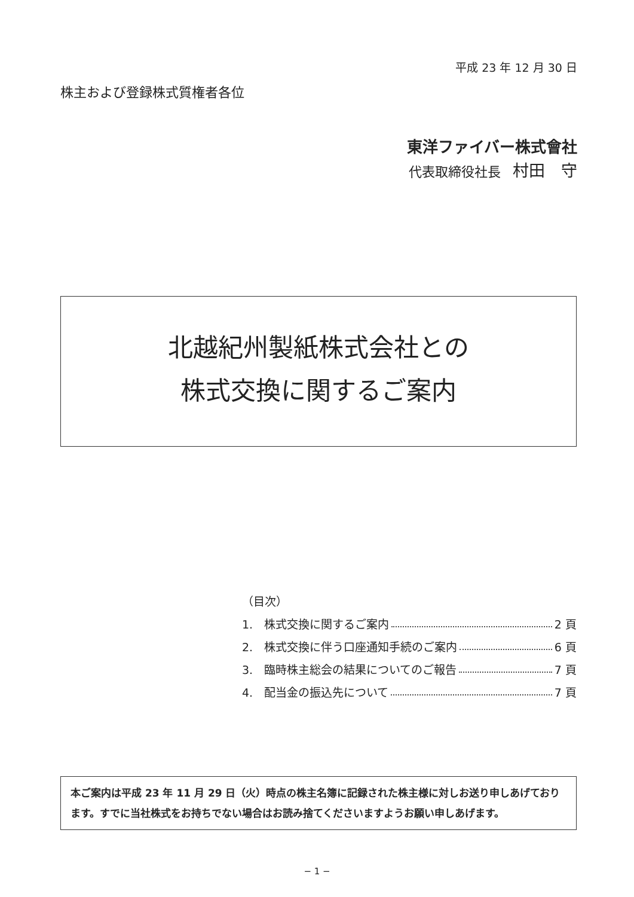平成 23 年 12 月 30 日
株主および登録株式質権者各位
東洋ファイバー株式會社
代表取締役社長 村田　守
北越紀州製紙株式会社との
株式交換に関するご案内
（目次）
1.　株式交換に関するご案内 2 頁
2.　株式交換に伴う口座通知手続のご案内 6 頁
3.　臨時株主総会の結果についてのご報告 7 頁
4.　配当金の振込先について 7 頁
本ご案内は平成 23 年 11 月 29 日（火）時点の株主名簿に記録された株主様に対しお送り申しあげております。すでに当社株式をお持ちでない場合はお読み捨てくださいますようお願い申しあげます。
− 1 −